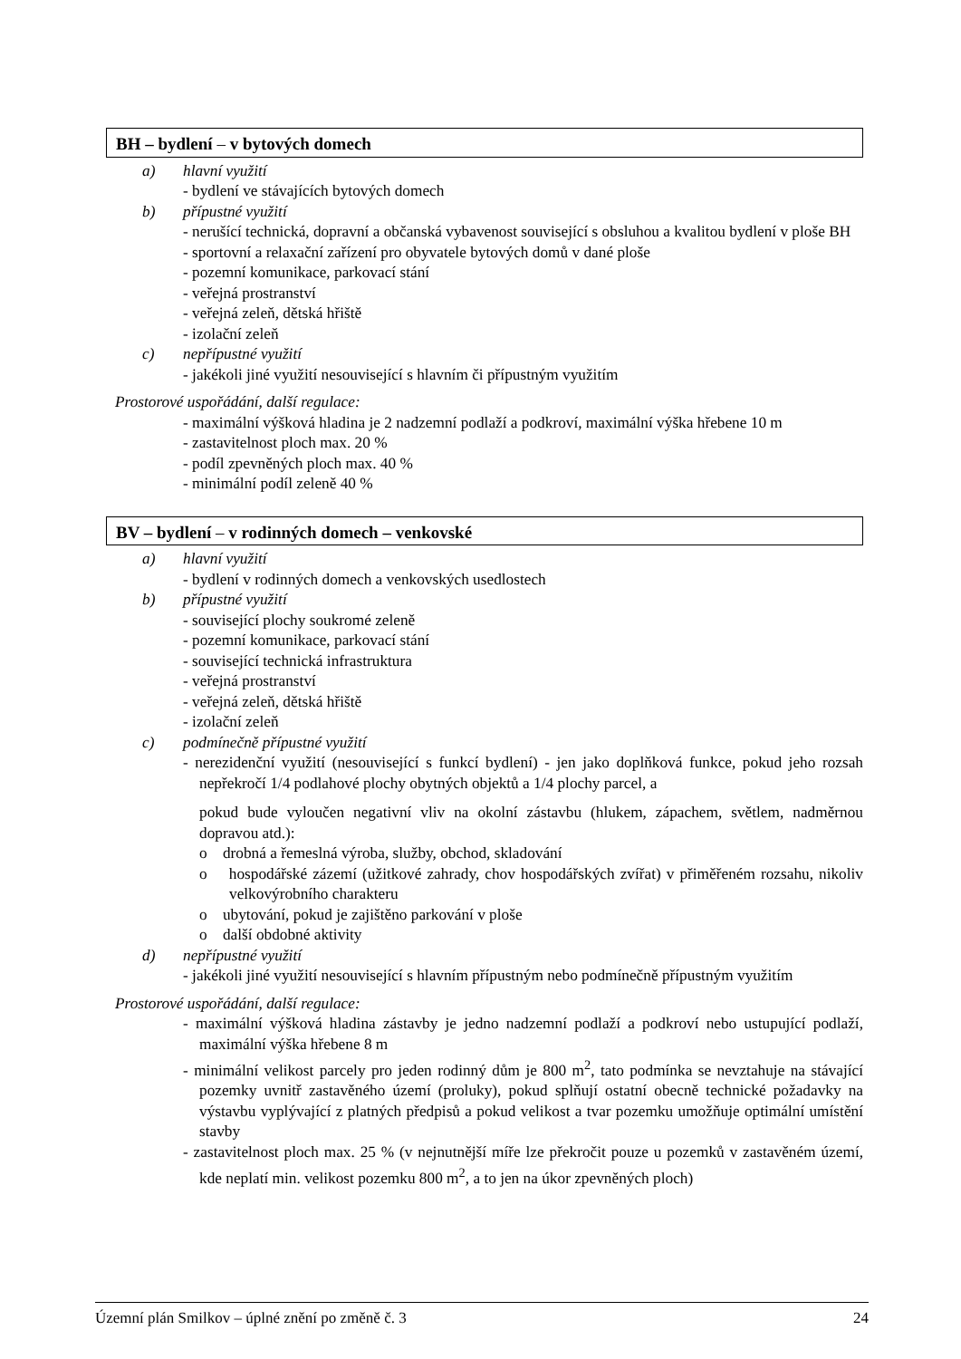BH – bydlení – v bytových domech
a) hlavní využití
- bydlení ve stávajících bytových domech
b) přípustné využití
- nerušící technická, dopravní a občanská vybavenost související s obsluhou a kvalitou bydlení v ploše BH
- sportovní a relaxační zařízení pro obyvatele bytových domů v dané ploše
- pozemní komunikace, parkovací stání
- veřejná prostranství
- veřejná zeleň, dětská hřiště
- izolační zeleň
c) nepřípustné využití
- jakékoli jiné využití nesouvisející s hlavním či přípustným využitím
Prostorové uspořádání, další regulace:
- maximální výšková hladina je 2 nadzemní podlaží a podkroví, maximální výška hřebene 10 m
- zastavitelnost ploch max. 20 %
- podíl zpevněných ploch max. 40 %
- minimální podíl zeleně 40 %
BV – bydlení – v rodinných domech – venkovské
a) hlavní využití
- bydlení v rodinných domech a venkovských usedlostech
b) přípustné využití
- související plochy soukromé zeleně
- pozemní komunikace, parkovací stání
- související technická infrastruktura
- veřejná prostranství
- veřejná zeleň, dětská hřiště
- izolační zeleň
c) podmínečně přípustné využití
- nerezidenční využití (nesouvisející s funkcí bydlení) - jen jako doplňková funkce, pokud jeho rozsah nepřekročí 1/4 podlahové plochy obytných objektů a 1/4 plochy parcel, a
pokud bude vyloučen negativní vliv na okolní zástavbu (hlukem, zápachem, světlem, nadměrnou dopravou atd.):
o drobná a řemeslná výroba, služby, obchod, skladování
o hospodářské zázemí (užitkové zahrady, chov hospodářských zvířat) v přiměřeném rozsahu, nikoliv velkovýrobního charakteru
o ubytování, pokud je zajištěno parkování v ploše
o další obdobné aktivity
d) nepřípustné využití
- jakékoli jiné využití nesouvisející s hlavním přípustným nebo podmínečně přípustným využitím
Prostorové uspořádání, další regulace:
- maximální výšková hladina zástavby je jedno nadzemní podlaží a podkroví nebo ustupující podlaží, maximální výška hřebene 8 m
- minimální velikost parcely pro jeden rodinný dům je 800 m<sup>2</sup>, tato podmínka se nevztahuje na stávající pozemky uvnitř zastavěného území (proluky), pokud splňují ostatní obecně technické požadavky na výstavbu vyplývající z platných předpisů a pokud velikost a tvar pozemku umožňuje optimální umístění stavby
- zastavitelnost ploch max. 25 % (v nejnutnější míře lze překročit pouze u pozemků v zastavěném území, kde neplatí min. velikost pozemku 800 m<sup>2</sup>, a to jen na úkor zpevněných ploch)
Územní plán Smilkov – úplné znění po změně č. 3 24